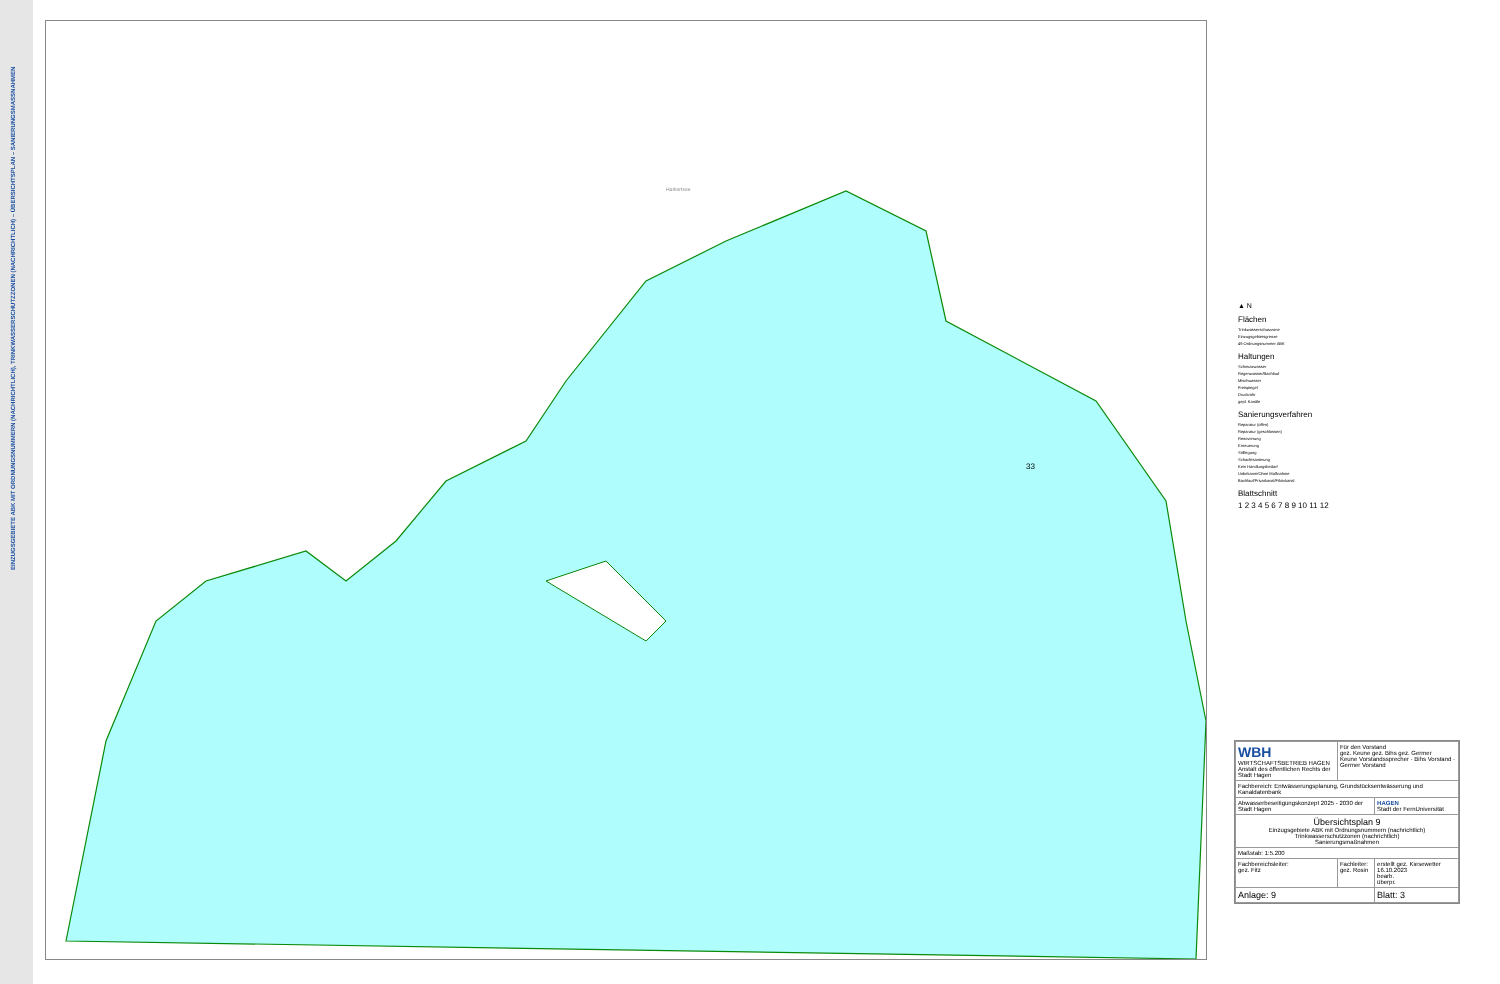EINZUGSGEBIETE ABK MIT ORDNUNGSNUMMERN (NACHRICHTLICH), TRINKWASSERSCHUTZZONEN (NACHRICHTLICH) – ÜBERSICHTSPLAN – SANIERUNGSMASSNAHMEN
33
Harkortsee
▲ N
Flächen
Trinkwasserschutzzone
Einzugsgebietsgrenze
49 Ordnungsnummer ABK
Haltungen
Schmutzwasser
Regenwasser/Bachlauf
Mischwasser
Freispiegel
Druckrohr
gepl. Kanäle
Sanierungsverfahren
Reparatur (offen)
Reparatur (geschlossen)
Renovierung
Erneuerung
Stilllegung
Schachtsanierung
Kein Handlungsbedarf
Unbekannt/Ohne Maßnahme
Bachlauf/Privatkanal/Fiktivkanal
Blattschnitt
1 2 3 4 5 6 7 8 9 10 11 12
| WBH WIRTSCHAFTSBETRIEB HAGEN Anstalt des öffentlichen Rechts der Stadt Hagen | Für den Vorstand gez. Keune gez. Bihs gez. Germer Keune Vorstandssprecher · Bihs Vorstand · Germer Vorstand | |
| Fachbereich: Entwässerungsplanung, Grundstücksentwässerung und Kanaldatenbank | | |
| Abwasserbeseitigungskonzept 2025 - 2030 der Stadt Hagen | | HAGEN Stadt der FernUniversität |
| Übersichtsplan 9 Einzugsgebiete ABK mit Ordnungsnummern (nachrichtlich) Trinkwasserschutzzonen (nachrichtlich) Sanierungsmaßnahmen | | |
| Maßstab: 1:5.200 | | |
| Fachbereichsleiter: gez. Fitz | Fachleiter: gez. Rosin | erstellt gez. Kiesewetter 16.10.2023 bearb. überpr. |
| Anlage: 9 | | Blatt: 3 |